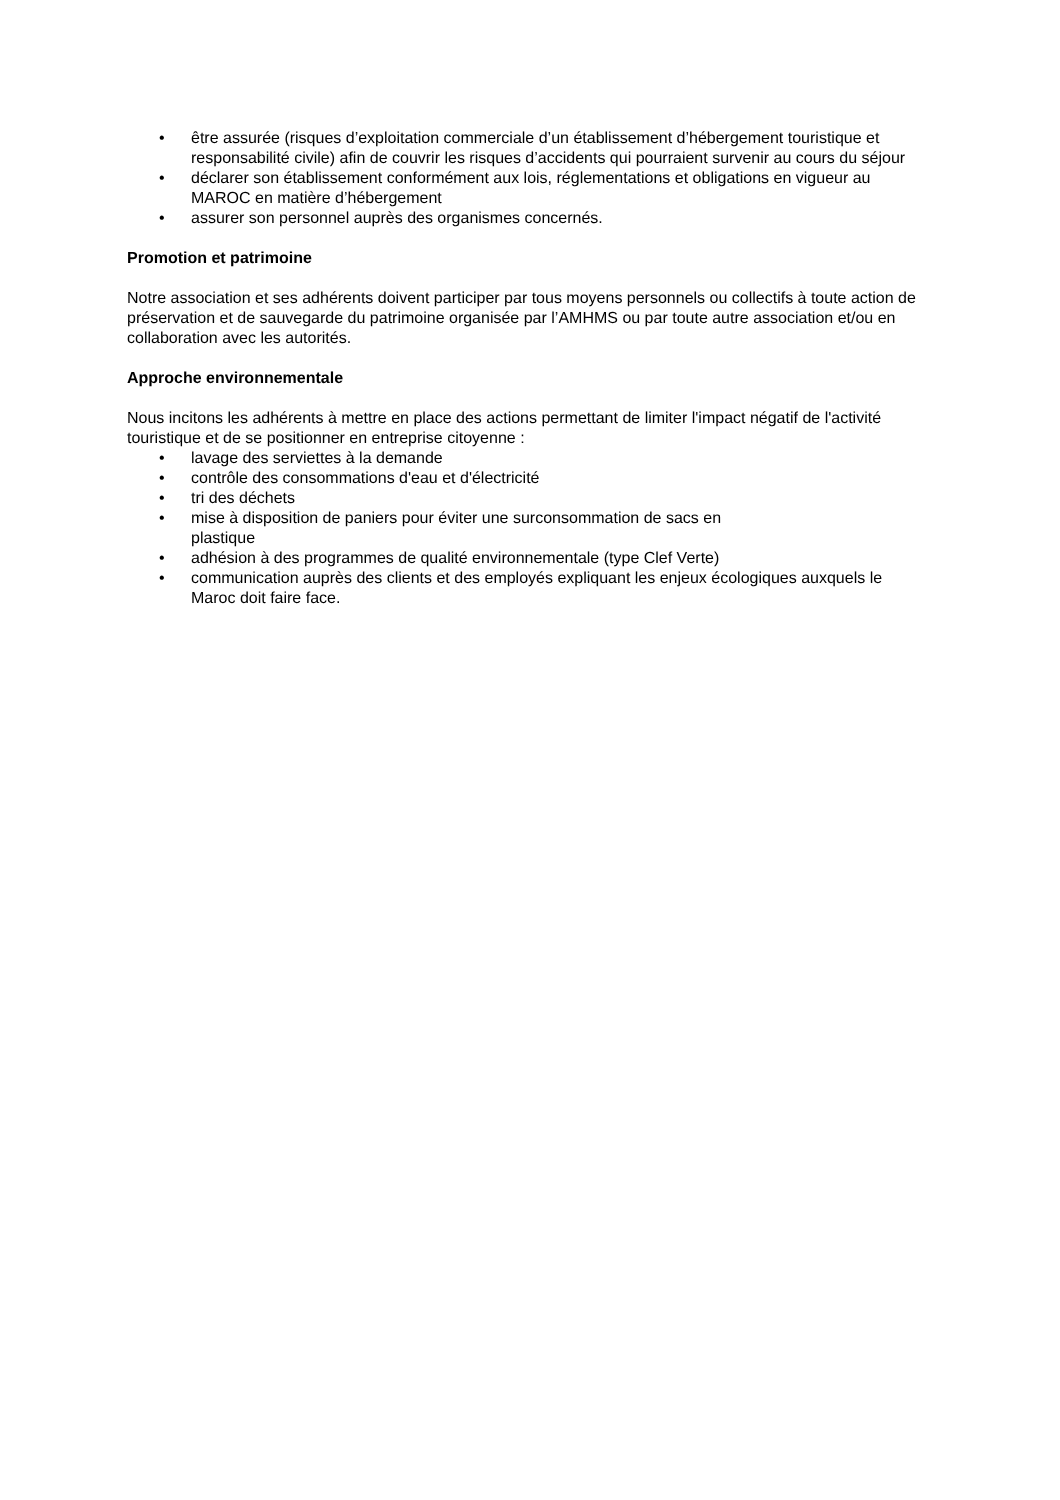• être assurée (risques d’exploitation commerciale d’un établissement d’hébergement touristique et responsabilité civile) afin de couvrir les risques d’accidents qui pourraient survenir au cours du séjour
• déclarer son établissement conformément aux lois, réglementations et obligations en vigueur au MAROC en matière d’hébergement
• assurer son personnel auprès des organismes concernés.
Promotion et patrimoine
Notre association et ses adhérents doivent participer par tous moyens personnels ou collectifs à toute action de préservation et de sauvegarde du patrimoine organisée par l’AMHMS ou par toute autre association et/ou en collaboration avec les autorités.
Approche environnementale
Nous incitons les adhérents à mettre en place des actions permettant de limiter l'impact négatif de l'activité touristique et de se positionner en entreprise citoyenne :
• lavage des serviettes à la demande
• contrôle des consommations d'eau et d'électricité
• tri des déchets
• mise à disposition de paniers pour éviter une surconsommation de sacs en
plastique
• adhésion à des programmes de qualité environnementale (type Clef Verte)
• communication auprès des clients et des employés expliquant les enjeux écologiques auxquels le Maroc doit faire face.